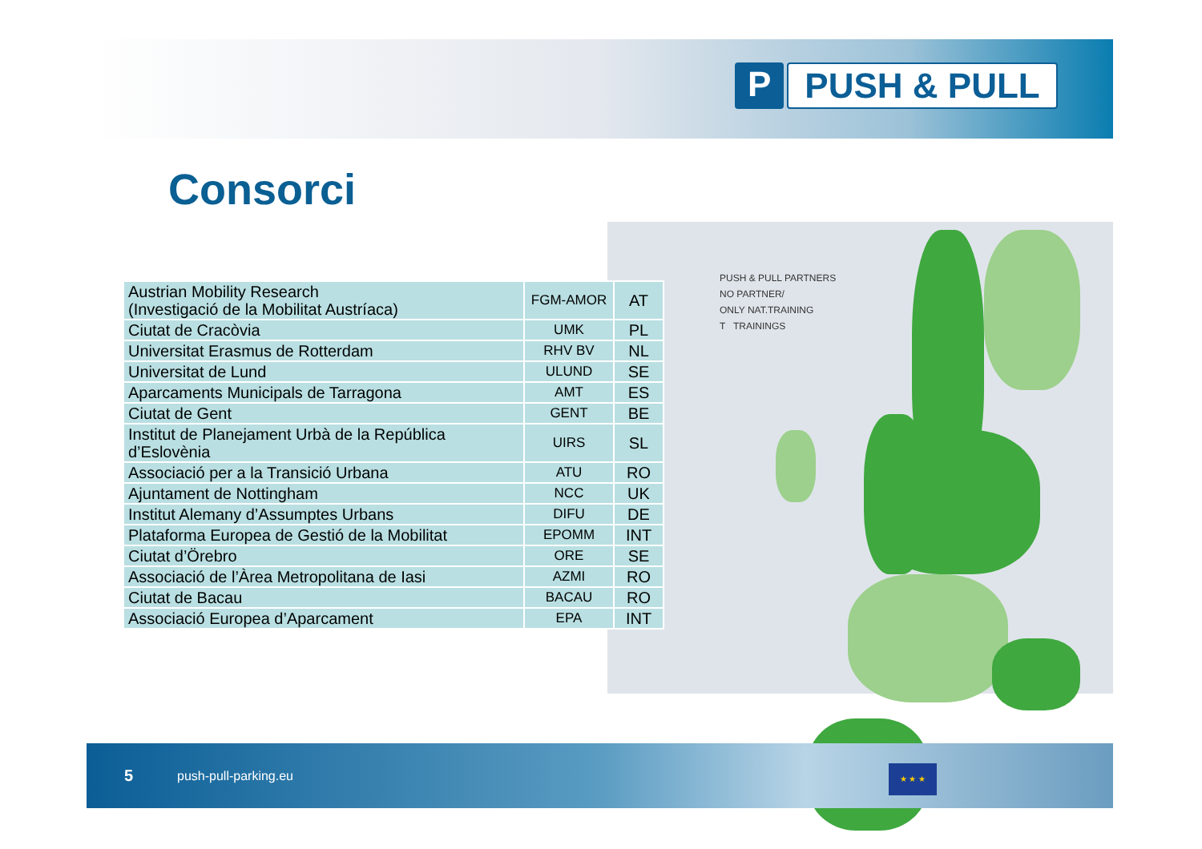P PUSH & PULL
Consorci
PUSH & PULL PARTNERS
NO PARTNER/
ONLY NAT.TRAINING
T TRAININGS
| Austrian Mobility Research (Investigació de la Mobilitat Austríaca) | FGM-AMOR | AT |
| Ciutat de Cracòvia | UMK | PL |
| Universitat Erasmus de Rotterdam | RHV BV | NL |
| Universitat de Lund | ULUND | SE |
| Aparcaments Municipals de Tarragona | AMT | ES |
| Ciutat de Gent | GENT | BE |
| Institut de Planejament Urbà de la República d’Eslovènia | UIRS | SL |
| Associació per a la Transició Urbana | ATU | RO |
| Ajuntament de Nottingham | NCC | UK |
| Institut Alemany d’Assumptes Urbans | DIFU | DE |
| Plataforma Europea de Gestió de la Mobilitat | EPOMM | INT |
| Ciutat d’Örebro | ORE | SE |
| Associació de l’Àrea Metropolitana de Iasi | AZMI | RO |
| Ciutat de Bacau | BACAU | RO |
| Associació Europea d’Aparcament | EPA | INT |
5 push-pull-parking.eu
★ ★ ★